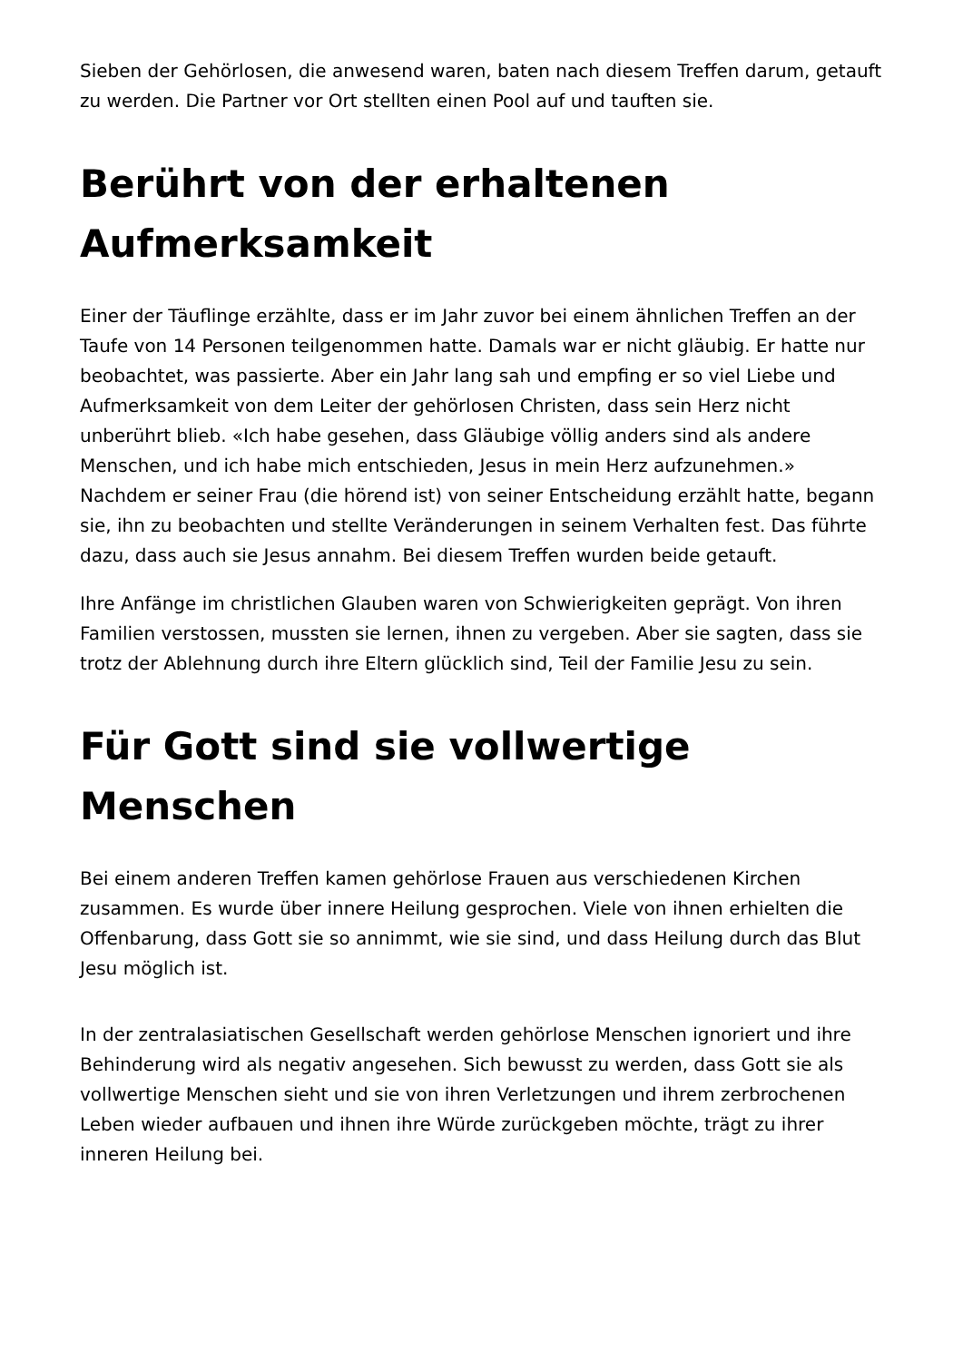Sieben der Gehörlosen, die anwesend waren, baten nach diesem Treffen darum, getauft zu werden. Die Partner vor Ort stellten einen Pool auf und tauften sie.
Berührt von der erhaltenen Aufmerksamkeit
Einer der Täuflinge erzählte, dass er im Jahr zuvor bei einem ähnlichen Treffen an der Taufe von 14 Personen teilgenommen hatte. Damals war er nicht gläubig. Er hatte nur beobachtet, was passierte. Aber ein Jahr lang sah und empfing er so viel Liebe und Aufmerksamkeit von dem Leiter der gehörlosen Christen, dass sein Herz nicht unberührt blieb. «Ich habe gesehen, dass Gläubige völlig anders sind als andere Menschen, und ich habe mich entschieden, Jesus in mein Herz aufzunehmen.» Nachdem er seiner Frau (die hörend ist) von seiner Entscheidung erzählt hatte, begann sie, ihn zu beobachten und stellte Veränderungen in seinem Verhalten fest. Das führte dazu, dass auch sie Jesus annahm. Bei diesem Treffen wurden beide getauft.
Ihre Anfänge im christlichen Glauben waren von Schwierigkeiten geprägt. Von ihren Familien verstossen, mussten sie lernen, ihnen zu vergeben. Aber sie sagten, dass sie trotz der Ablehnung durch ihre Eltern glücklich sind, Teil der Familie Jesu zu sein.
Für Gott sind sie vollwertige Menschen
Bei einem anderen Treffen kamen gehörlose Frauen aus verschiedenen Kirchen zusammen. Es wurde über innere Heilung gesprochen. Viele von ihnen erhielten die Offenbarung, dass Gott sie so annimmt, wie sie sind, und dass Heilung durch das Blut Jesu möglich ist.
In der zentralasiatischen Gesellschaft werden gehörlose Menschen ignoriert und ihre Behinderung wird als negativ angesehen. Sich bewusst zu werden, dass Gott sie als vollwertige Menschen sieht und sie von ihren Verletzungen und ihrem zerbrochenen Leben wieder aufbauen und ihnen ihre Würde zurückgeben möchte, trägt zu ihrer inneren Heilung bei.